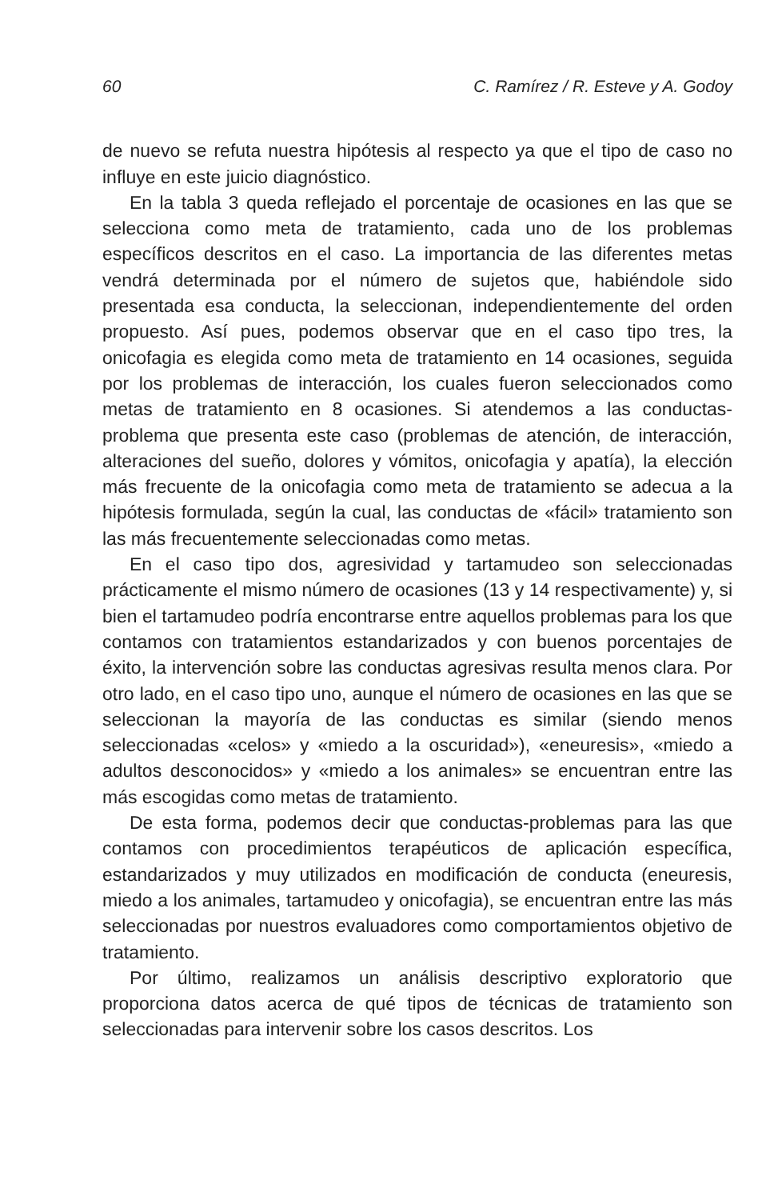60 C. Ramírez / R. Esteve y A. Godoy
de nuevo se refuta nuestra hipótesis al respecto ya que el tipo de caso no influye en este juicio diagnóstico.
En la tabla 3 queda reflejado el porcentaje de ocasiones en las que se selecciona como meta de tratamiento, cada uno de los problemas específicos descritos en el caso. La importancia de las diferentes metas vendrá determinada por el número de sujetos que, habiéndole sido presentada esa conducta, la seleccionan, independientemente del orden propuesto. Así pues, podemos observar que en el caso tipo tres, la onicofagia es elegida como meta de tratamiento en 14 ocasiones, seguida por los problemas de interacción, los cuales fueron seleccionados como metas de tratamiento en 8 ocasiones. Si atendemos a las conductas- problema que presenta este caso (problemas de atención, de interacción, alteraciones del sueño, dolores y vómitos, onicofagia y apatía), la elección más frecuente de la onicofagia como meta de tratamiento se adecua a la hipótesis formulada, según la cual, las conductas de «fácil» tratamiento son las más frecuentemente seleccionadas como metas.
En el caso tipo dos, agresividad y tartamudeo son seleccionadas prácticamente el mismo número de ocasiones (13 y 14 respectivamente) y, si bien el tartamudeo podría encontrarse entre aquellos problemas para los que contamos con tratamientos estandarizados y con buenos porcentajes de éxito, la intervención sobre las conductas agresivas resulta menos clara. Por otro lado, en el caso tipo uno, aunque el número de ocasiones en las que se seleccionan la mayoría de las conductas es similar (siendo menos seleccionadas «celos» y «miedo a la oscuridad»), «eneuresis», «miedo a adultos desconocidos» y «miedo a los animales» se encuentran entre las más escogidas como metas de tratamiento.
De esta forma, podemos decir que conductas-problemas para las que contamos con procedimientos terapéuticos de aplicación específica, estandarizados y muy utilizados en modificación de conducta (eneuresis, miedo a los animales, tartamudeo y onicofagia), se encuentran entre las más seleccionadas por nuestros evaluadores como comportamientos objetivo de tratamiento.
Por último, realizamos un análisis descriptivo exploratorio que proporciona datos acerca de qué tipos de técnicas de tratamiento son seleccionadas para intervenir sobre los casos descritos. Los